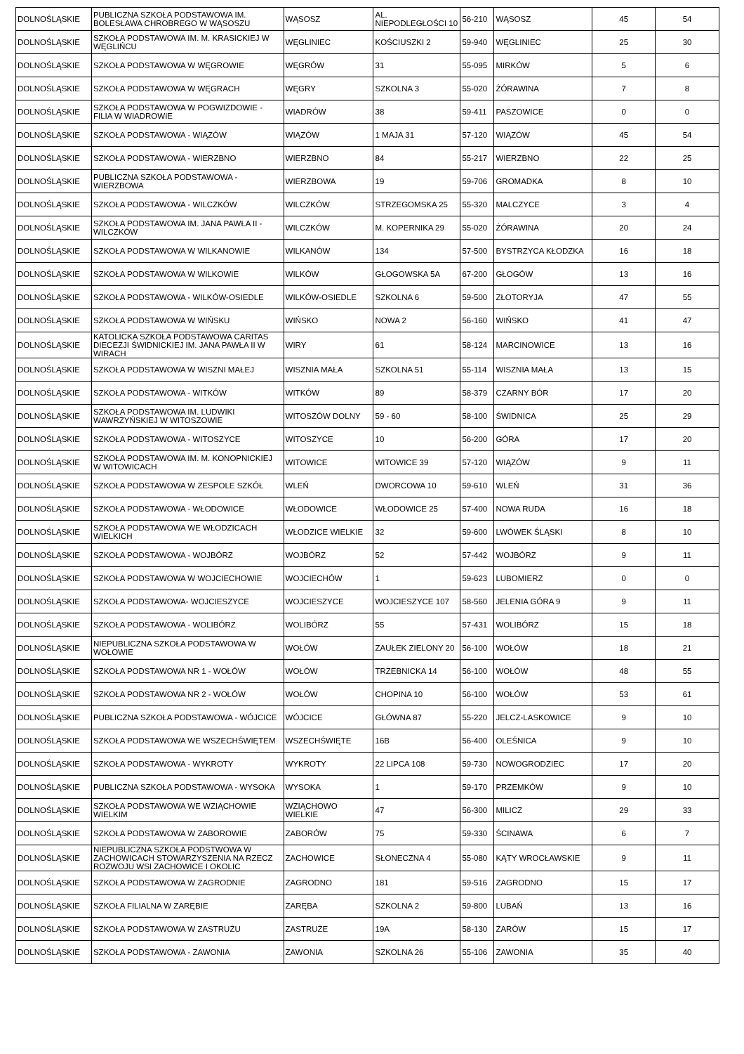| DOLNOŚLĄSKIE | PUBLICZNA SZKOŁA PODSTAWOWA IM. BOLESŁAWA CHROBREGO W WĄSOSZU | WĄSOSZ | AL. NIEPODLEGŁOŚCI 10 | 56-210 | WĄSOSZ | 45 | 54 |
| DOLNOŚLĄSKIE | SZKOŁA PODSTAWOWA IM. M. KRASICKIEJ W WĘGLIŃCU | WĘGLINIEC | KOŚCIUSZKI 2 | 59-940 | WĘGLINIEC | 25 | 30 |
| DOLNOŚLĄSKIE | SZKOŁA PODSTAWOWA W WĘGROWIE | WĘGRÓW | 31 | 55-095 | MIRKÓW | 5 | 6 |
| DOLNOŚLĄSKIE | SZKOŁA PODSTAWOWA W WĘGRACH | WĘGRY | SZKOLNA 3 | 55-020 | ŻÓRAWINA | 7 | 8 |
| DOLNOŚLĄSKIE | SZKOŁA PODSTAWOWA W POGWIZDOWIE - FILIA W WIADROWIE | WIADRÓW | 38 | 59-411 | PASZOWICE | 0 | 0 |
| DOLNOŚLĄSKIE | SZKOŁA PODSTAWOWA - WIĄZÓW | WIĄZÓW | 1 MAJA 31 | 57-120 | WIĄZÓW | 45 | 54 |
| DOLNOŚLĄSKIE | SZKOŁA PODSTAWOWA - WIERZBNO | WIERZBNO | 84 | 55-217 | WIERZBNO | 22 | 25 |
| DOLNOŚLĄSKIE | PUBLICZNA SZKOŁA PODSTAWOWA - WIERZBOWA | WIERZBOWA | 19 | 59-706 | GROMADKA | 8 | 10 |
| DOLNOŚLĄSKIE | SZKOŁA PODSTAWOWA - WILCZKÓW | WILCZKÓW | STRZEGOMSKA 25 | 55-320 | MALCZYCE | 3 | 4 |
| DOLNOŚLĄSKIE | SZKOŁA PODSTAWOWA IM. JANA PAWŁA II - WILCZKÓW | WILCZKÓW | M. KOPERNIKA 29 | 55-020 | ŻÓRAWINA | 20 | 24 |
| DOLNOŚLĄSKIE | SZKOŁA PODSTAWOWA W WILKANOWIE | WILKANÓW | 134 | 57-500 | BYSTRZYCA KŁODZKA | 16 | 18 |
| DOLNOŚLĄSKIE | SZKOŁA PODSTAWOWA W WILKOWIE | WILKÓW | GŁOGOWSKA 5A | 67-200 | GŁOGÓW | 13 | 16 |
| DOLNOŚLĄSKIE | SZKOŁA PODSTAWOWA - WILKÓW-OSIEDLE | WILKÓW-OSIEDLE | SZKOLNA 6 | 59-500 | ZŁOTORYJA | 47 | 55 |
| DOLNOŚLĄSKIE | SZKOŁA PODSTAWOWA W WIŃSKU | WIŃSKO | NOWA 2 | 56-160 | WIŃSKO | 41 | 47 |
| DOLNOŚLĄSKIE | KATOLICKA SZKOŁA PODSTAWOWA CARITAS DIECEZJI ŚWIDNICKIEJ IM. JANA PAWŁA II W WIRACH | WIRY | 61 | 58-124 | MARCINOWICE | 13 | 16 |
| DOLNOŚLĄSKIE | SZKOŁA PODSTAWOWA W WISZNI MAŁEJ | WISZNIA MAŁA | SZKOLNA 51 | 55-114 | WISZNIA MAŁA | 13 | 15 |
| DOLNOŚLĄSKIE | SZKOŁA PODSTAWOWA - WITKÓW | WITKÓW | 89 | 58-379 | CZARNY BÓR | 17 | 20 |
| DOLNOŚLĄSKIE | SZKOŁA PODSTAWOWA IM. LUDWIKI WAWRZYŃSKIEJ W WITOSZOWIE | WITOSZÓW DOLNY | 59 - 60 | 58-100 | ŚWIDNICA | 25 | 29 |
| DOLNOŚLĄSKIE | SZKOŁA PODSTAWOWA - WITOSZYCE | WITOSZYCE | 10 | 56-200 | GÓRA | 17 | 20 |
| DOLNOŚLĄSKIE | SZKOŁA PODSTAWOWA IM. M. KONOPNICKIEJ W WITOWICACH | WITOWICE | WITOWICE 39 | 57-120 | WIĄZÓW | 9 | 11 |
| DOLNOŚLĄSKIE | SZKOŁA PODSTAWOWA W ZESPOLE SZKÓŁ | WLEŃ | DWORCOWA 10 | 59-610 | WLEŃ | 31 | 36 |
| DOLNOŚLĄSKIE | SZKOŁA PODSTAWOWA - WŁODOWICE | WŁODOWICE | WŁODOWICE 25 | 57-400 | NOWA RUDA | 16 | 18 |
| DOLNOŚLĄSKIE | SZKOŁA PODSTAWOWA WE WŁODZICACH WIELKICH | WŁODZICE WIELKIE | 32 | 59-600 | LWÓWEK ŚLĄSKI | 8 | 10 |
| DOLNOŚLĄSKIE | SZKOŁA PODSTAWOWA - WOJBÓRZ | WOJBÓRZ | 52 | 57-442 | WOJBÓRZ | 9 | 11 |
| DOLNOŚLĄSKIE | SZKOŁA PODSTAWOWA W WOJCIECHOWIE | WOJCIECHÓW | 1 | 59-623 | LUBOMIERZ | 0 | 0 |
| DOLNOŚLĄSKIE | SZKOŁA PODSTAWOWA- WOJCIESZYCE | WOJCIESZYCE | WOJCIESZYCE 107 | 58-560 | JELENIA GÓRA 9 | 9 | 11 |
| DOLNOŚLĄSKIE | SZKOŁA PODSTAWOWA - WOLIBÓRZ | WOLIBÓRZ | 55 | 57-431 | WOLIBÓRZ | 15 | 18 |
| DOLNOŚLĄSKIE | NIEPUBLICZNA SZKOŁA PODSTAWOWA W WOŁOWIE | WOŁÓW | ZAUŁEK ZIELONY 20 | 56-100 | WOŁÓW | 18 | 21 |
| DOLNOŚLĄSKIE | SZKOŁA PODSTAWOWA NR 1 - WOŁÓW | WOŁÓW | TRZEBNICKA 14 | 56-100 | WOŁÓW | 48 | 55 |
| DOLNOŚLĄSKIE | SZKOŁA PODSTAWOWA NR 2 - WOŁÓW | WOŁÓW | CHOPINA 10 | 56-100 | WOŁÓW | 53 | 61 |
| DOLNOŚLĄSKIE | PUBLICZNA SZKOŁA PODSTAWOWA - WÓJCICE | WÓJCICE | GŁÓWNA 87 | 55-220 | JELCZ-LASKOWICE | 9 | 10 |
| DOLNOŚLĄSKIE | SZKOŁA PODSTAWOWA WE WSZECHŚWIĘTEM | WSZECHŚWIĘTE | 16B | 56-400 | OLEŚNICA | 9 | 10 |
| DOLNOŚLĄSKIE | SZKOŁA PODSTAWOWA - WYKROTY | WYKROTY | 22 LIPCA 108 | 59-730 | NOWOGRODZIEC | 17 | 20 |
| DOLNOŚLĄSKIE | PUBLICZNA SZKOŁA PODSTAWOWA - WYSOKA | WYSOKA | 1 | 59-170 | PRZEMKÓW | 9 | 10 |
| DOLNOŚLĄSKIE | SZKOŁA PODSTAWOWA WE WZIĄCHOWIE WIELKIM | WZIĄCHOWO WIELKIE | 47 | 56-300 | MILICZ | 29 | 33 |
| DOLNOŚLĄSKIE | SZKOŁA PODSTAWOWA W ZABOROWIE | ZABORÓW | 75 | 59-330 | ŚCINAWA | 6 | 7 |
| DOLNOŚLĄSKIE | NIEPUBLICZNA SZKOŁA PODSTWOWA W ZACHOWICACH STOWARZYSZENIA NA RZECZ ROZWOJU WSI ZACHOWICE I OKOLIC | ZACHOWICE | SŁONECZNA 4 | 55-080 | KĄTY WROCŁAWSKIE | 9 | 11 |
| DOLNOŚLĄSKIE | SZKOŁA PODSTAWOWA W ZAGRODNIE | ZAGRODNO | 181 | 59-516 | ZAGRODNO | 15 | 17 |
| DOLNOŚLĄSKIE | SZKOŁA FILIALNA W ZARĘBIE | ZARĘBA | SZKOLNA 2 | 59-800 | LUBAŃ | 13 | 16 |
| DOLNOŚLĄSKIE | SZKOŁA PODSTAWOWA W ZASTRUŻU | ZASTRUŻE | 19A | 58-130 | ŻARÓW | 15 | 17 |
| DOLNOŚLĄSKIE | SZKOŁA PODSTAWOWA - ZAWONIA | ZAWONIA | SZKOLNA 26 | 55-106 | ZAWONIA | 35 | 40 |